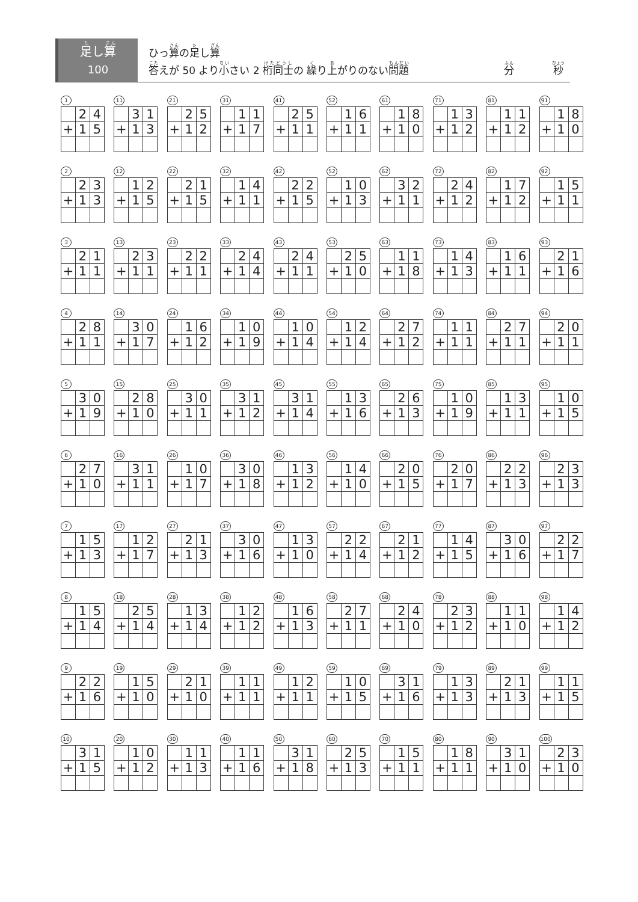足し算
100
ひっ算の足し算
答えが 50 より小さい 2 桁同士の 繰り上がりのない問題 分 秒
1
| | 2 | 4 |
| + | 1 | 5 |
11
| | 3 | 1 |
| + | 1 | 3 |
21
| | 2 | 5 |
| + | 1 | 2 |
31
| | 1 | 1 |
| + | 1 | 7 |
41
| | 2 | 5 |
| + | 1 | 1 |
52
| | 1 | 6 |
| + | 1 | 1 |
61
| | 1 | 8 |
| + | 1 | 0 |
71
| | 1 | 3 |
| + | 1 | 2 |
81
| | 1 | 1 |
| + | 1 | 2 |
91
| | 1 | 8 |
| + | 1 | 0 |
2
| | 2 | 3 |
| + | 1 | 3 |
12
| | 1 | 2 |
| + | 1 | 5 |
22
| | 2 | 1 |
| + | 1 | 5 |
32
| | 1 | 4 |
| + | 1 | 1 |
42
| | 2 | 2 |
| + | 1 | 5 |
52
| | 1 | 0 |
| + | 1 | 3 |
62
| | 3 | 2 |
| + | 1 | 1 |
72
| | 2 | 4 |
| + | 1 | 2 |
82
| | 1 | 7 |
| + | 1 | 2 |
92
| | 1 | 5 |
| + | 1 | 1 |
3
| | 2 | 1 |
| + | 1 | 1 |
13
| | 2 | 3 |
| + | 1 | 1 |
23
| | 2 | 2 |
| + | 1 | 1 |
33
| | 2 | 4 |
| + | 1 | 4 |
43
| | 2 | 4 |
| + | 1 | 1 |
53
| | 2 | 5 |
| + | 1 | 0 |
63
| | 1 | 1 |
| + | 1 | 8 |
73
| | 1 | 4 |
| + | 1 | 3 |
83
| | 1 | 6 |
| + | 1 | 1 |
93
| | 2 | 1 |
| + | 1 | 6 |
4
| | 2 | 8 |
| + | 1 | 1 |
14
| | 3 | 0 |
| + | 1 | 7 |
24
| | 1 | 6 |
| + | 1 | 2 |
34
| | 1 | 0 |
| + | 1 | 9 |
44
| | 1 | 0 |
| + | 1 | 4 |
54
| | 1 | 2 |
| + | 1 | 4 |
64
| | 2 | 7 |
| + | 1 | 2 |
74
| | 1 | 1 |
| + | 1 | 1 |
84
| | 2 | 7 |
| + | 1 | 1 |
94
| | 2 | 0 |
| + | 1 | 1 |
5
| | 3 | 0 |
| + | 1 | 9 |
15
| | 2 | 8 |
| + | 1 | 0 |
25
| | 3 | 0 |
| + | 1 | 1 |
35
| | 3 | 1 |
| + | 1 | 2 |
45
| | 3 | 1 |
| + | 1 | 4 |
55
| | 1 | 3 |
| + | 1 | 6 |
65
| | 2 | 6 |
| + | 1 | 3 |
75
| | 1 | 0 |
| + | 1 | 9 |
85
| | 1 | 3 |
| + | 1 | 1 |
95
| | 1 | 0 |
| + | 1 | 5 |
6
| | 2 | 7 |
| + | 1 | 0 |
16
| | 3 | 1 |
| + | 1 | 1 |
26
| | 1 | 0 |
| + | 1 | 7 |
36
| | 3 | 0 |
| + | 1 | 8 |
46
| | 1 | 3 |
| + | 1 | 2 |
56
| | 1 | 4 |
| + | 1 | 0 |
66
| | 2 | 0 |
| + | 1 | 5 |
76
| | 2 | 0 |
| + | 1 | 7 |
86
| | 2 | 2 |
| + | 1 | 3 |
96
| | 2 | 3 |
| + | 1 | 3 |
7
| | 1 | 5 |
| + | 1 | 3 |
17
| | 1 | 2 |
| + | 1 | 7 |
27
| | 2 | 1 |
| + | 1 | 3 |
37
| | 3 | 0 |
| + | 1 | 6 |
47
| | 1 | 3 |
| + | 1 | 0 |
57
| | 2 | 2 |
| + | 1 | 4 |
67
| | 2 | 1 |
| + | 1 | 2 |
77
| | 1 | 4 |
| + | 1 | 5 |
87
| | 3 | 0 |
| + | 1 | 6 |
97
| | 2 | 2 |
| + | 1 | 7 |
8
| | 1 | 5 |
| + | 1 | 4 |
18
| | 2 | 5 |
| + | 1 | 4 |
28
| | 1 | 3 |
| + | 1 | 4 |
38
| | 1 | 2 |
| + | 1 | 2 |
48
| | 1 | 6 |
| + | 1 | 3 |
58
| | 2 | 7 |
| + | 1 | 1 |
68
| | 2 | 4 |
| + | 1 | 0 |
78
| | 2 | 3 |
| + | 1 | 2 |
88
| | 1 | 1 |
| + | 1 | 0 |
98
| | 1 | 4 |
| + | 1 | 2 |
9
| | 2 | 2 |
| + | 1 | 6 |
19
| | 1 | 5 |
| + | 1 | 0 |
29
| | 2 | 1 |
| + | 1 | 0 |
39
| | 1 | 1 |
| + | 1 | 1 |
49
| | 1 | 2 |
| + | 1 | 1 |
59
| | 1 | 0 |
| + | 1 | 5 |
69
| | 3 | 1 |
| + | 1 | 6 |
79
| | 1 | 3 |
| + | 1 | 3 |
89
| | 2 | 1 |
| + | 1 | 3 |
99
| | 1 | 1 |
| + | 1 | 5 |
10
| | 3 | 1 |
| + | 1 | 5 |
20
| | 1 | 0 |
| + | 1 | 2 |
30
| | 1 | 1 |
| + | 1 | 3 |
40
| | 1 | 1 |
| + | 1 | 6 |
50
| | 3 | 1 |
| + | 1 | 8 |
60
| | 2 | 5 |
| + | 1 | 3 |
70
| | 1 | 5 |
| + | 1 | 1 |
80
| | 1 | 8 |
| + | 1 | 1 |
90
| | 3 | 1 |
| + | 1 | 0 |
100
| | 2 | 3 |
| + | 1 | 0 |